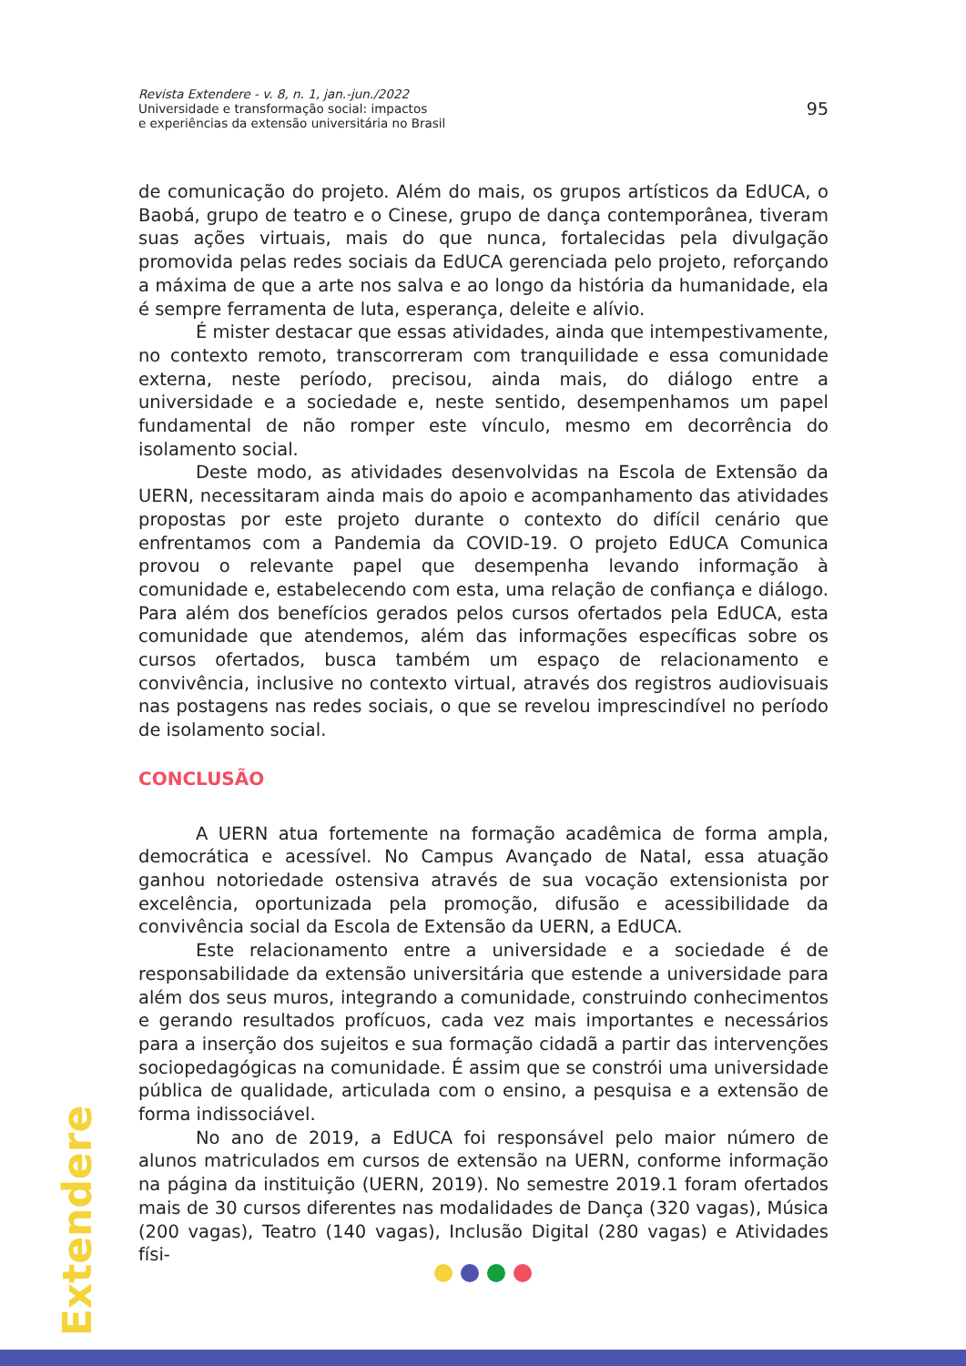Revista Extendere - v. 8, n. 1, jan.-jun./2022
Universidade e transformação social: impactos
e experiências da extensão universitária no Brasil
95
de comunicação do projeto. Além do mais, os grupos artísticos da EdUCA, o Baobá, grupo de teatro e o Cinese, grupo de dança contemporânea, tiveram suas ações virtuais, mais do que nunca, fortalecidas pela divulgação promovida pelas redes sociais da EdUCA gerenciada pelo projeto, reforçando a máxima de que a arte nos salva e ao longo da história da humanidade, ela é sempre ferramenta de luta, esperança, deleite e alívio.
É mister destacar que essas atividades, ainda que intempestivamente, no contexto remoto, transcorreram com tranquilidade e essa comunidade externa, neste período, precisou, ainda mais, do diálogo entre a universidade e a sociedade e, neste sentido, desempenhamos um papel fundamental de não romper este vínculo, mesmo em decorrência do isolamento social.
Deste modo, as atividades desenvolvidas na Escola de Extensão da UERN, necessitaram ainda mais do apoio e acompanhamento das atividades propostas por este projeto durante o contexto do difícil cenário que enfrentamos com a Pandemia da COVID-19. O projeto EdUCA Comunica provou o relevante papel que desempenha levando informação à comunidade e, estabelecendo com esta, uma relação de confiança e diálogo. Para além dos benefícios gerados pelos cursos ofertados pela EdUCA, esta comunidade que atendemos, além das informações específicas sobre os cursos ofertados, busca também um espaço de relacionamento e convivência, inclusive no contexto virtual, através dos registros audiovisuais nas postagens nas redes sociais, o que se revelou imprescindível no período de isolamento social.
CONCLUSÃO
A UERN atua fortemente na formação acadêmica de forma ampla, democrática e acessível. No Campus Avançado de Natal, essa atuação ganhou notoriedade ostensiva através de sua vocação extensionista por excelência, oportunizada pela promoção, difusão e acessibilidade da convivência social da Escola de Extensão da UERN, a EdUCA.
Este relacionamento entre a universidade e a sociedade é de responsabilidade da extensão universitária que estende a universidade para além dos seus muros, integrando a comunidade, construindo conhecimentos e gerando resultados profícuos, cada vez mais importantes e necessários para a inserção dos sujeitos e sua formação cidadã a partir das intervenções sociopedagógicas na comunidade. É assim que se constrói uma universidade pública de qualidade, articulada com o ensino, a pesquisa e a extensão de forma indissociável.
No ano de 2019, a EdUCA foi responsável pelo maior número de alunos matriculados em cursos de extensão na UERN, conforme informação na página da instituição (UERN, 2019). No semestre 2019.1 foram ofertados mais de 30 cursos diferentes nas modalidades de Dança (320 vagas), Música (200 vagas), Teatro (140 vagas), Inclusão Digital (280 vagas) e Atividades físi-
Extendere